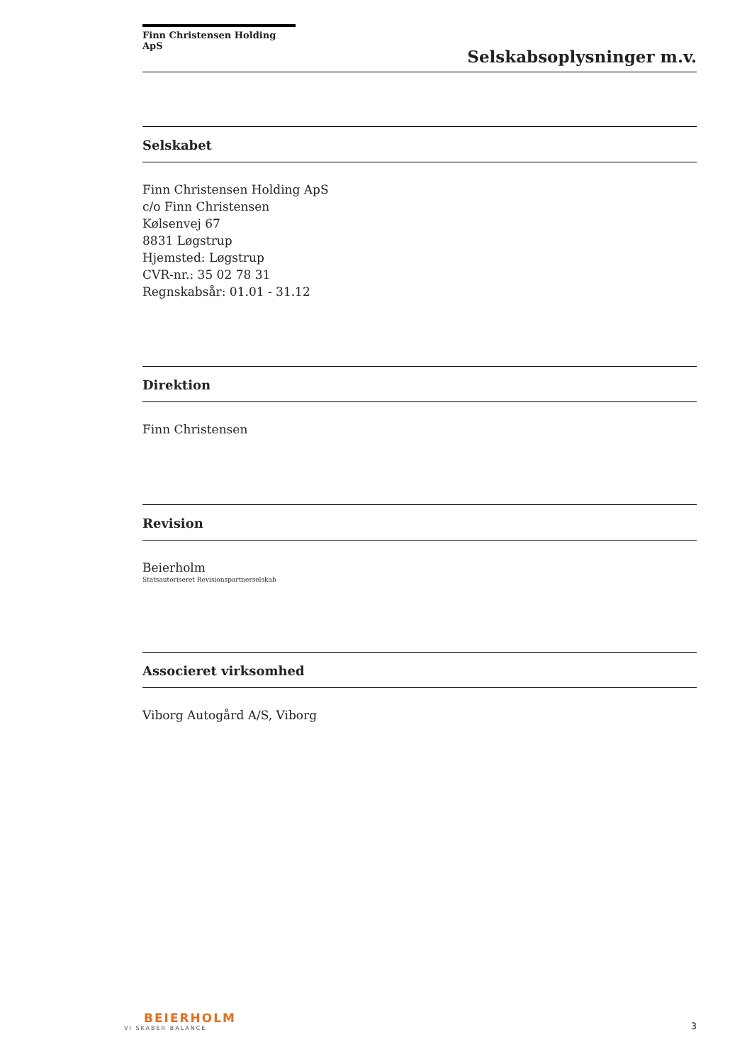Finn Christensen Holding ApS
Selskabsoplysninger m.v.
Selskabet
Finn Christensen Holding ApS
c/o Finn Christensen
Kølsenvej 67
8831 Løgstrup
Hjemsted: Løgstrup
CVR-nr.: 35 02 78 31
Regnskabsår: 01.01 - 31.12
Direktion
Finn Christensen
Revision
Beierholm
Statsautoriseret Revisionspartnerselskab
Associeret virksomhed
Viborg Autogård A/S, Viborg
BEIERHOLM
VI SKABER BALANCE
3